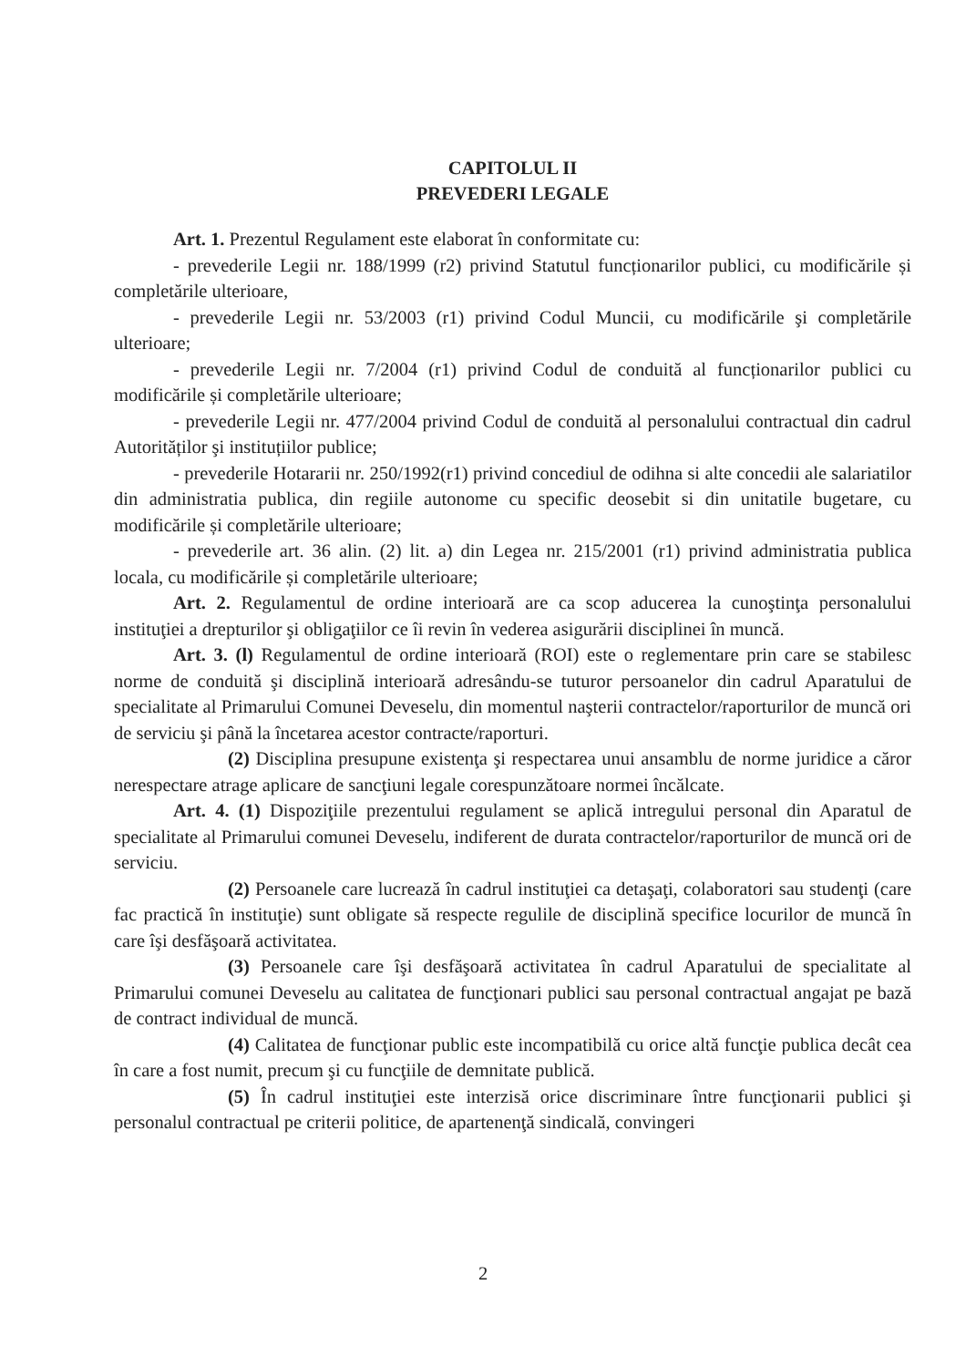CAPITOLUL II
PREVEDERI LEGALE
Art. 1. Prezentul Regulament este elaborat în conformitate cu:
- prevederile Legii nr. 188/1999 (r2) privind Statutul funcționarilor publici, cu modificările și completările ulterioare,
- prevederile Legii nr. 53/2003 (r1) privind Codul Muncii, cu modificările şi completările ulterioare;
- prevederile Legii nr. 7/2004 (r1) privind Codul de conduită al funcționarilor publici cu modificările și completările ulterioare;
- prevederile Legii nr. 477/2004 privind Codul de conduită al personalului contractual din cadrul Autorităților şi instituțiilor publice;
- prevederile Hotararii nr. 250/1992(r1) privind concediul de odihna si alte concedii ale salariatilor din administratia publica, din regiile autonome cu specific deosebit si din unitatile bugetare, cu modificările și completările ulterioare;
- prevederile art. 36 alin. (2) lit. a) din Legea nr. 215/2001 (r1) privind administratia publica locala, cu modificările și completările ulterioare;
Art. 2. Regulamentul de ordine interioară are ca scop aducerea la cunoştinţa personalului instituţiei a drepturilor şi obligaţiilor ce îi revin în vederea asigurării disciplinei în muncă.
Art. 3. (l) Regulamentul de ordine interioară (ROI) este o reglementare prin care se stabilesc norme de conduită şi disciplină interioară adresându-se tuturor persoanelor din cadrul Aparatului de specialitate al Primarului Comunei Deveselu, din momentul naşterii contractelor/raporturilor de muncă ori de serviciu şi până la încetarea acestor contracte/raporturi.
(2) Disciplina presupune existenţa şi respectarea unui ansamblu de norme juridice a căror nerespectare atrage aplicare de sancţiuni legale corespunzătoare normei încălcate.
Art. 4. (1) Dispoziţiile prezentului regulament se aplică intregului personal din Aparatul de specialitate al Primarului comunei Deveselu, indiferent de durata contractelor/raporturilor de muncă ori de serviciu.
(2) Persoanele care lucrează în cadrul instituţiei ca detaşaţi, colaboratori sau studenţi (care fac practică în instituţie) sunt obligate să respecte regulile de disciplină specifice locurilor de muncă în care îşi desfăşoară activitatea.
(3) Persoanele care îşi desfăşoară activitatea în cadrul Aparatului de specialitate al Primarului comunei Deveselu au calitatea de funcţionari publici sau personal contractual angajat pe bază de contract individual de muncă.
(4) Calitatea de funcţionar public este incompatibilă cu orice altă funcţie publica decât cea în care a fost numit, precum şi cu funcţiile de demnitate publică.
(5) În cadrul instituţiei este interzisă orice discriminare între funcţionarii publici şi personalul contractual pe criterii politice, de apartenenţă sindicală, convingeri
2